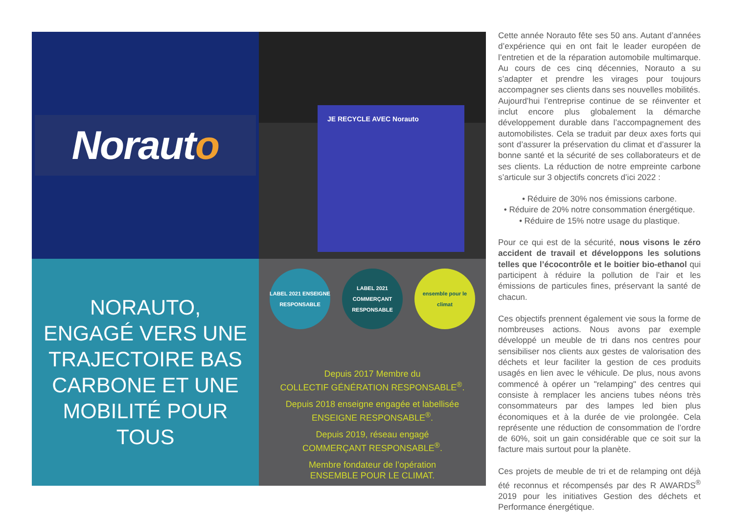Noraut o
JE RECYCLE AVEC Norauto
NORAUTO,
ENGAGÉ VERS UNE
TRAJECTOIRE BAS
CARBONE ET UNE
MOBILITÉ POUR TOUS
LABEL 2021 ENSEIGNE RESPONSABLE
LABEL 2021 COMMERÇANT RESPONSABLE
ensemble pour le climat
Depuis 2017 Membre du
COLLECTIF GÉNÉRATION RESPONSABLE<sup>®</sup>.
Depuis 2018 enseigne engagée et labellisée
ENSEIGNE RESPONSABLE<sup>®</sup>.
Depuis 2019, réseau engagé
COMMERÇANT RESPONSABLE<sup>®</sup>.
Membre fondateur de l’opération
ENSEMBLE POUR LE CLIMAT.
Cette année Norauto fête ses 50 ans. Autant d’années d’expérience qui en ont fait le leader européen de l’entretien et de la réparation automobile multimarque. Au cours de ces cinq décennies, Norauto a su s’adapter et prendre les virages pour toujours accompagner ses clients dans ses nouvelles mobilités.
Aujourd’hui l’entreprise continue de se réinventer et inclut encore plus globalement la démarche développement durable dans l’accompagnement des automobilistes. Cela se traduit par deux axes forts qui sont d’assurer la préservation du climat et d’assurer la bonne santé et la sécurité de ses collaborateurs et de ses clients. La réduction de notre empreinte carbone s’articule sur 3 objectifs concrets d’ici 2022 :
• Réduire de 30% nos émissions carbone.
• Réduire de 20% notre consommation énergétique.
• Réduire de 15% notre usage du plastique.
Pour ce qui est de la sécurité, nous visons le zéro accident de travail et développons les solutions telles que l’écocontrôle et le boitier bio-ethanol qui participent à réduire la pollution de l’air et les émissions de particules fines, préservant la santé de chacun.
Ces objectifs prennent également vie sous la forme de nombreuses actions. Nous avons par exemple développé un meuble de tri dans nos centres pour sensibiliser nos clients aux gestes de valorisation des déchets et leur faciliter la gestion de ces produits usagés en lien avec le véhicule. De plus, nous avons commencé à opérer un "relamping" des centres qui consiste à remplacer les anciens tubes néons très consommateurs par des lampes led bien plus économiques et à la durée de vie prolongée. Cela représente une réduction de consommation de l’ordre de 60%, soit un gain considérable que ce soit sur la facture mais surtout pour la planète.
Ces projets de meuble de tri et de relamping ont déjà été reconnus et récompensés par des R AWARDS<sup>®</sup> 2019 pour les initiatives Gestion des déchets et Performance énergétique.